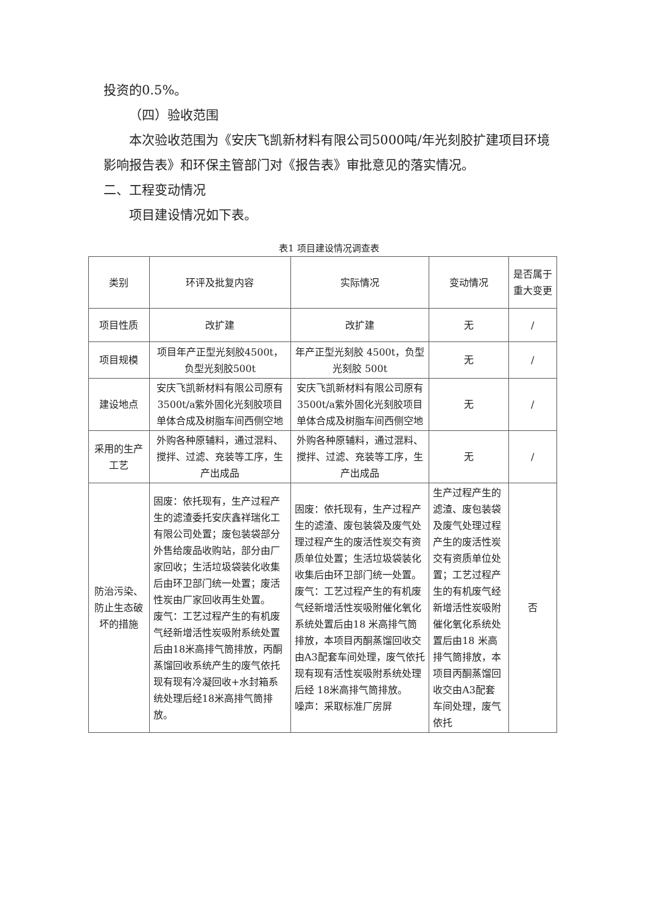投资的0.5%。
（四）验收范围
本次验收范围为《安庆飞凯新材料有限公司5000吨/年光刻胶扩建项目环境影响报告表》和环保主管部门对《报告表》审批意见的落实情况。
二、工程变动情况
项目建设情况如下表。
表1 项目建设情况调查表
| 类别 | 环评及批复内容 | 实际情况 | 变动情况 | 是否属于重大变更 |
| --- | --- | --- | --- | --- |
| 项目性质 | 改扩建 | 改扩建 | 无 | / |
| 项目规模 | 项目年产正型光刻胶4500t，负型光刻胶500t | 年产正型光刻胶 4500t，负型光刻胶 500t | 无 | / |
| 建设地点 | 安庆飞凯新材料有限公司原有3500t/a紫外固化光刻胶项目单体合成及树脂车间西侧空地 | 安庆飞凯新材料有限公司原有3500t/a紫外固化光刻胶项目单体合成及树脂车间西侧空地 | 无 | / |
| 采用的生产工艺 | 外购各种原辅料，通过混料、搅拌、过滤、充装等工序，生产出成品 | 外购各种原辅料，通过混料、搅拌、过滤、充装等工序，生产出成品 | 无 | / |
| 防治污染、防止生态破坏的措施 | 固废：依托现有，生产过程产生的滤渣委托安庆鑫祥瑞化工有限公司处置；废包装袋部分外售给废品收购站，部分由厂家回收；生活垃圾袋装化收集后由环卫部门统一处置；废活性炭由厂家回收再生处置。 废气：工艺过程产生的有机废气经新增活性炭吸附系统处置后由18米高排气筒排放，丙酮蒸馏回收系统产生的废气依托现有现有冷凝回收+水封箱系统处理后经18米高排气筒排放。 | 固废：依托现有，生产过程产生的滤渣、废包装袋及废气处理过程产生的废活性炭交有资质单位处置；生活垃圾袋装化收集后由环卫部门统一处置。 废气：工艺过程产生的有机废气经新增活性炭吸附催化氧化系统处置后由18 米高排气筒排放，本项目丙酮蒸馏回收交由A3配套车间处理，废气依托现有现有活性炭吸附系统处理后经 18米高排气筒排放。 噪声：采取标准厂房屏 | 生产过程产生的滤渣、废包装袋及废气处理过程产生的废活性炭交有资质单位处置；工艺过程产生的有机废气经新增活性炭吸附催化氧化系统处置后由18 米高排气筒排放，本项目丙酮蒸馏回收交由A3配套车间处理，废气依托 | 否 |